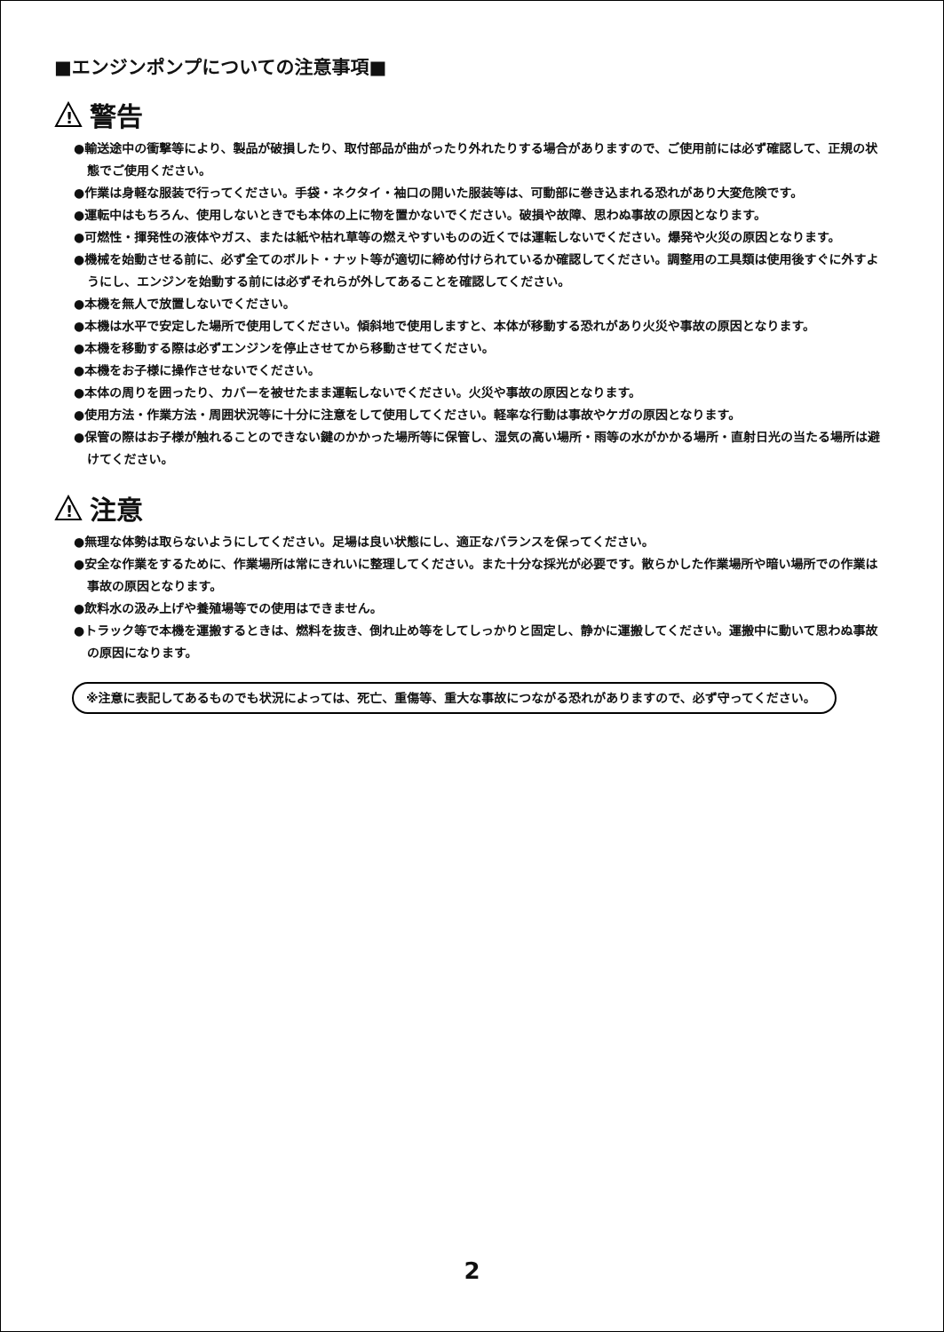■エンジンポンプについての注意事項■
!
警告
●輸送途中の衝撃等により、製品が破損したり、取付部品が曲がったり外れたりする場合がありますので、ご使用前には必ず確認して、正規の状態でご使用ください。
●作業は身軽な服装で行ってください。手袋・ネクタイ・袖口の開いた服装等は、可動部に巻き込まれる恐れがあり大変危険です。
●運転中はもちろん、使用しないときでも本体の上に物を置かないでください。破損や故障、思わぬ事故の原因となります。
●可燃性・揮発性の液体やガス、または紙や枯れ草等の燃えやすいものの近くでは運転しないでください。爆発や火災の原因となります。
●機械を始動させる前に、必ず全てのボルト・ナット等が適切に締め付けられているか確認してください。調整用の工具類は使用後すぐに外すようにし、エンジンを始動する前には必ずそれらが外してあることを確認してください。
●本機を無人で放置しないでください。
●本機は水平で安定した場所で使用してください。傾斜地で使用しますと、本体が移動する恐れがあり火災や事故の原因となります。
●本機を移動する際は必ずエンジンを停止させてから移動させてください。
●本機をお子様に操作させないでください。
●本体の周りを囲ったり、カバーを被せたまま運転しないでください。火災や事故の原因となります。
●使用方法・作業方法・周囲状況等に十分に注意をして使用してください。軽率な行動は事故やケガの原因となります。
●保管の際はお子様が触れることのできない鍵のかかった場所等に保管し、湿気の高い場所・雨等の水がかかる場所・直射日光の当たる場所は避けてください。
!
注意
●無理な体勢は取らないようにしてください。足場は良い状態にし、適正なバランスを保ってください。
●安全な作業をするために、作業場所は常にきれいに整理してください。また十分な採光が必要です。散らかした作業場所や暗い場所での作業は事故の原因となります。
●飲料水の汲み上げや養殖場等での使用はできません。
●トラック等で本機を運搬するときは、燃料を抜き、倒れ止め等をしてしっかりと固定し、静かに運搬してください。運搬中に動いて思わぬ事故の原因になります。
※注意に表記してあるものでも状況によっては、死亡、重傷等、重大な事故につながる恐れがありますので、必ず守ってください。
2